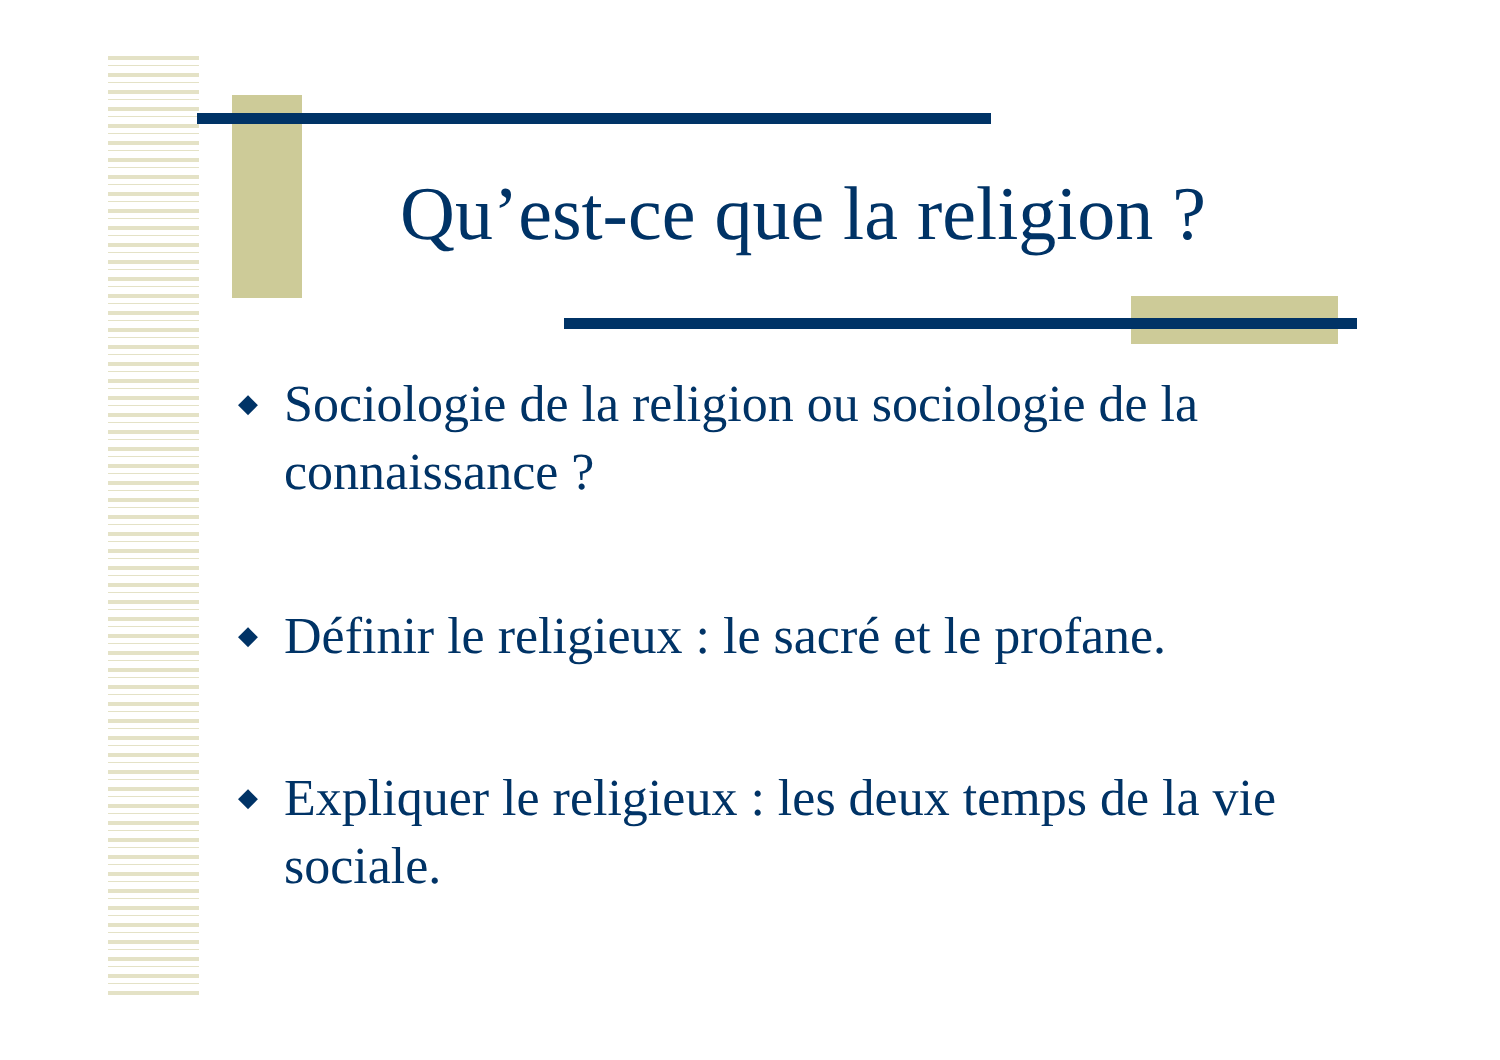Qu’est-ce que la religion ?
◆ Sociologie de la religion ou sociologie de la connaissance ?
◆ Définir le religieux : le sacré et le profane.
◆ Expliquer le religieux : les deux temps de la vie sociale.